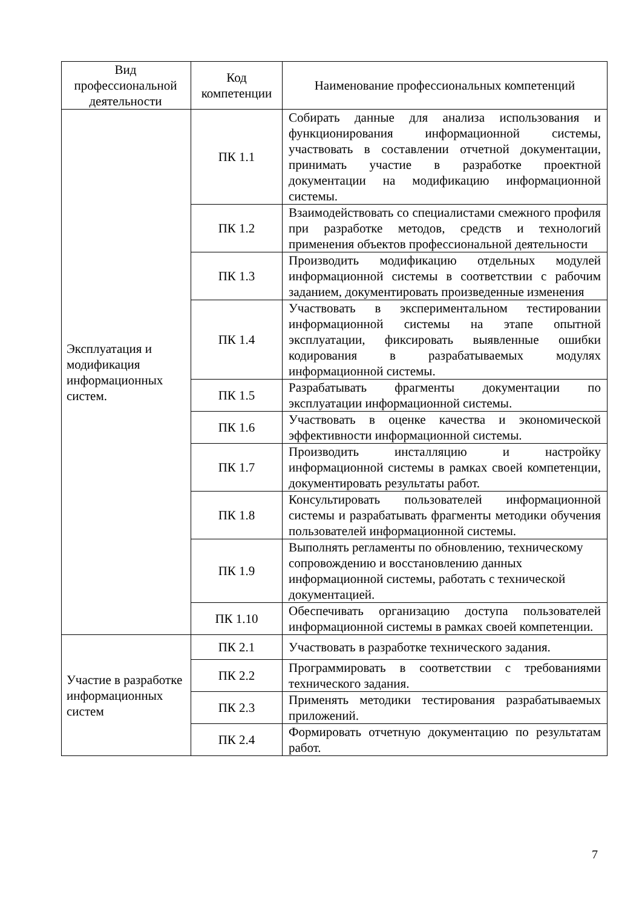| Вид профессиональной деятельности | Код компетенции | Наименование профессиональных компетенций |
| --- | --- | --- |
| Эксплуатация и модификация информационных систем. | ПК 1.1 | Собирать данные для анализа использования и функционирования информационной системы, участвовать в составлении отчетной документации, принимать участие в разработке проектной документации на модификацию информационной системы. |
| | ПК 1.2 | Взаимодействовать со специалистами смежного профиля при разработке методов, средств и технологий применения объектов профессиональной деятельности |
| | ПК 1.3 | Производить модификацию отдельных модулей информационной системы в соответствии с рабочим заданием, документировать произведенные изменения |
| | ПК 1.4 | Участвовать в экспериментальном тестировании информационной системы на этапе опытной эксплуатации, фиксировать выявленные ошибки кодирования в разрабатываемых модулях информационной системы. |
| | ПК 1.5 | Разрабатывать фрагменты документации по эксплуатации информационной системы. |
| | ПК 1.6 | Участвовать в оценке качества и экономической эффективности информационной системы. |
| | ПК 1.7 | Производить инсталляцию и настройку информационной системы в рамках своей компетенции, документировать результаты работ. |
| | ПК 1.8 | Консультировать пользователей информационной системы и разрабатывать фрагменты методики обучения пользователей информационной системы. |
| | ПК 1.9 | Выполнять регламенты по обновлению, техническому сопровождению и восстановлению данных информационной системы, работать с технической документацией. |
| | ПК 1.10 | Обеспечивать организацию доступа пользователей информационной системы в рамках своей компетенции. |
| Участие в разработке информационных систем | ПК 2.1 | Участвовать в разработке технического задания. |
| | ПК 2.2 | Программировать в соответствии с требованиями технического задания. |
| | ПК 2.3 | Применять методики тестирования разрабатываемых приложений. |
| | ПК 2.4 | Формировать отчетную документацию по результатам работ. |
7